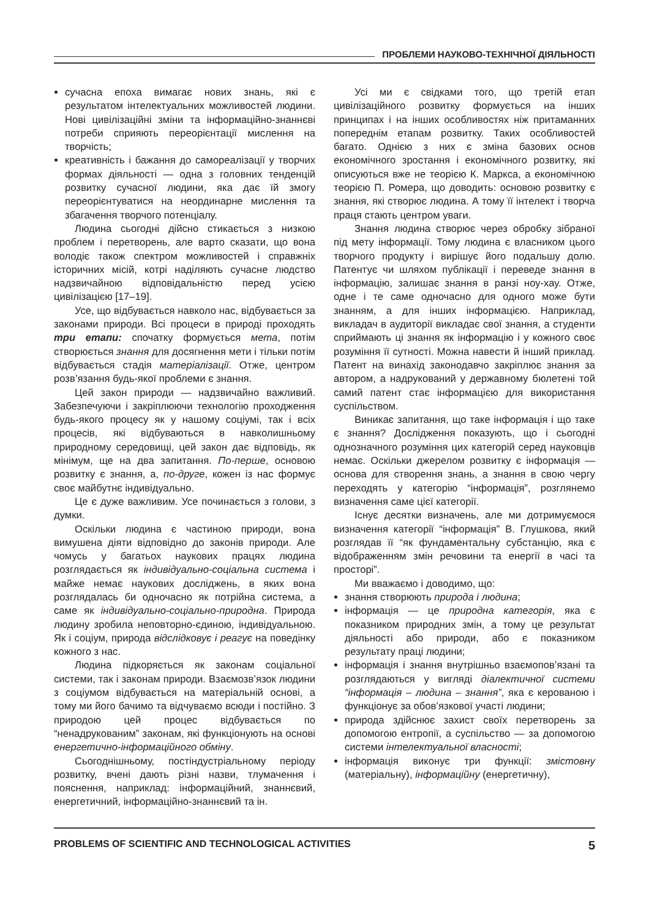ПРОБЛЕМИ НАУКОВО-ТЕХНІЧНОЇ ДІЯЛЬНОСТІ
сучасна епоха вимагає нових знань, які є результатом інтелектуальних можливостей людини. Нові цивілізаційні зміни та інформаційно-знаннєві потреби сприяють переорієнтації мислення на творчість;
креативність і бажання до самореалізації у творчих формах діяльності — одна з головних тенденцій розвитку сучасної людини, яка дає їй змогу переорієнтуватися на неординарне мислення та збагачення творчого потенціалу.
Людина сьогодні дійсно стикається з низкою проблем і перетворень, але варто сказати, що вона володіє також спектром можливостей і справжніх історичних місій, котрі наділяють сучасне людство надзвичайною відповідальністю перед усією цивілізацією [17–19].
Усе, що відбувається навколо нас, відбувається за законами природи. Всі процеси в природі проходять три етапи: спочатку формується мета, потім створюється знання для досягнення мети і тільки потім відбувається стадія матеріалізації. Отже, центром розв’язання будь-якої проблеми є знання.
Цей закон природи — надзвичайно важливий. Забезпечуючи і закріплюючи технологію проходження будь-якого процесу як у нашому соціумі, так і всіх процесів, які відбуваються в навколишньому природному середовищі, цей закон дає відповідь, як мінімум, ще на два запитання. По-перше, основою розвитку є знання, а, по-друге, кожен із нас формує своє майбутнє індивідуально.
Це є дуже важливим. Усе починається з голови, з думки.
Оскільки людина є частиною природи, вона вимушена діяти відповідно до законів природи. Але чомусь у багатьох наукових працях людина розглядається як індивідуально-соціальна система і майже немає наукових досліджень, в яких вона розглядалась би одночасно як потрійна система, а саме як індивідуально-соціально-природна. Природа людину зробила неповторно-єдиною, індивідуальною. Як і соціум, природа відслідковує і реагує на поведінку кожного з нас.
Людина підкоряється як законам соціальної системи, так і законам природи. Взаємозв’язок людини з соціумом відбувається на матеріальній основі, а тому ми його бачимо та відчуваємо всюди і постійно. З природою цей процес відбувається по “ненадрукованим” законам, які функціонують на основі енергетично-інформаційного обміну.
Сьогоднішньому, постіндустріальному періоду розвитку, вчені дають різні назви, тлумачення і пояснення, наприклад: інформаційний, знаннєвий, енергетичний, інформаційно-знаннєвий та ін.
Усі ми є свідками того, що третій етап цивілізаційного розвитку формується на інших принципах і на інших особливостях ніж притаманних попереднім етапам розвитку. Таких особливостей багато. Однією з них є зміна базових основ економічного зростання і економічного розвитку, які описуються вже не теорією К. Маркса, а економічною теорією П. Ромера, що доводить: основою розвитку є знання, які створює людина. А тому її інтелект і творча праця стають центром уваги.
Знання людина створює через обробку зібраної під мету інформації. Тому людина є власником цього творчого продукту і вирішує його подальшу долю. Патентує чи шляхом публікації і переведе знання в інформацію, залишає знання в ранзі ноу-хау. Отже, одне і те саме одночасно для одного може бути знанням, а для інших інформацією. Наприклад, викладач в аудиторії викладає свої знання, а студенти сприймають ці знання як інформацію і у кожного своє розуміння її сутності. Можна навести й інший приклад. Патент на винахід законодавчо закріплює знання за автором, а надрукований у державному бюлетені той самий патент стає інформацією для використання суспільством.
Виникає запитання, що таке інформація і що таке є знання? Дослідження показують, що і сьогодні однозначного розуміння цих категорій серед науковців немає. Оскільки джерелом розвитку є інформація — основа для створення знань, а знання в свою чергу переходять у категорію “інформація”, розглянемо визначення саме цієї категорії.
Існує десятки визначень, але ми дотримуємося визначення категорії “інформація” В. Глушкова, який розглядав її “як фундаментальну субстанцію, яка є відображенням змін речовини та енергії в часі та просторі”.
Ми вважаємо і доводимо, що:
знання створюють природа і людина;
інформація — це природна категорія, яка є показником природних змін, а тому це результат діяльності або природи, або є показником результату праці людини;
інформація і знання внутрішньо взаємопов’язані та розглядаються у вигляді діалектичної системи “інформація – людина – знання”, яка є керованою і функціонує за обов’язкової участі людини;
природа здійснює захист своїх перетворень за допомогою ентропії, а суспільство — за допомогою системи інтелектуальної власності;
інформація виконує три функції: змістовну (матеріальну), інформаційну (енергетичну),
PROBLEMS OF SCIENTIFIC AND TECHNOLOGICAL ACTIVITIES 5